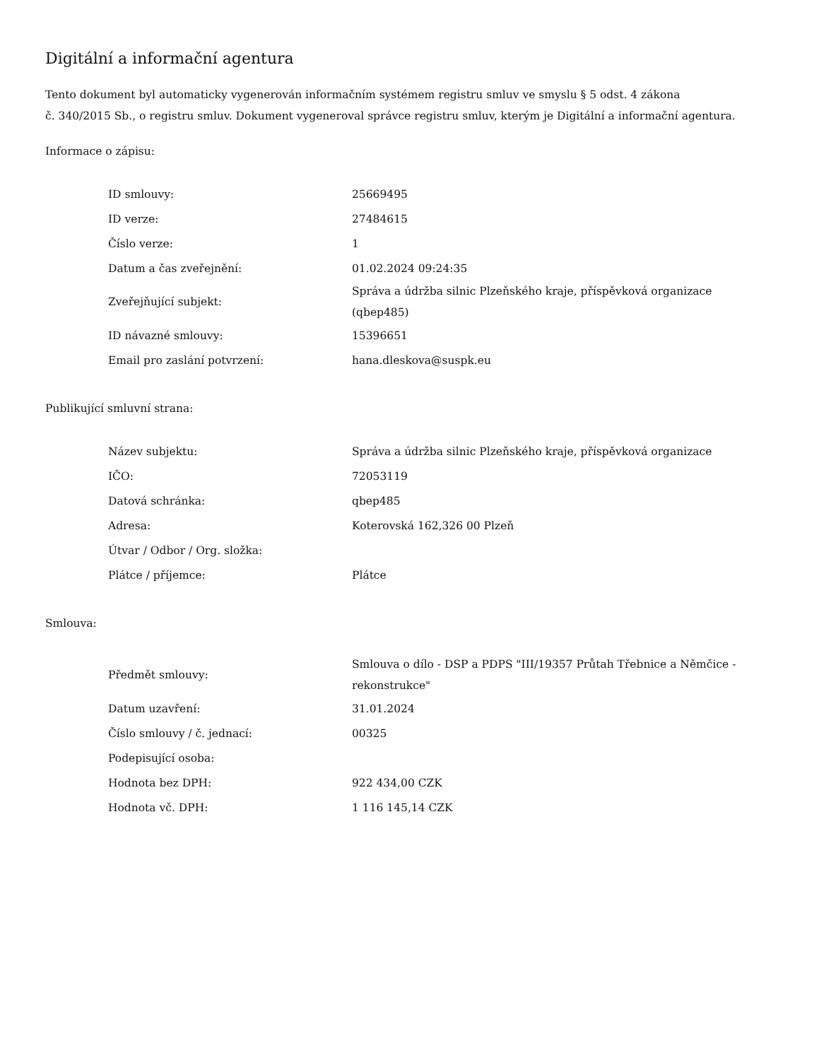Digitální a informační agentura
Tento dokument byl automaticky vygenerován informačním systémem registru smluv ve smyslu § 5 odst. 4 zákona
č. 340/2015 Sb., o registru smluv. Dokument vygeneroval správce registru smluv, kterým je Digitální a informační agentura.
Informace o zápisu:
| ID smlouvy: | 25669495 |
| ID verze: | 27484615 |
| Číslo verze: | 1 |
| Datum a čas zveřejnění: | 01.02.2024 09:24:35 |
| Zveřejňující subjekt: | Správa a údržba silnic Plzeňského kraje, příspěvková organizace (qbep485) |
| ID návazné smlouvy: | 15396651 |
| Email pro zaslání potvrzení: | hana.dleskova@suspk.eu |
Publikující smluvní strana:
| Název subjektu: | Správa a údržba silnic Plzeňského kraje, příspěvková organizace |
| IČO: | 72053119 |
| Datová schránka: | qbep485 |
| Adresa: | Koterovská 162,326 00 Plzeň |
| Útvar / Odbor / Org. složka: | |
| Plátce / příjemce: | Plátce |
Smlouva:
| Předmět smlouvy: | Smlouva o dílo - DSP a PDPS "III/19357 Průtah Třebnice a Němčice - rekonstrukce" |
| Datum uzavření: | 31.01.2024 |
| Číslo smlouvy / č. jednací: | 00325 |
| Podepisující osoba: | |
| Hodnota bez DPH: | 922 434,00 CZK |
| Hodnota vč. DPH: | 1 116 145,14 CZK |